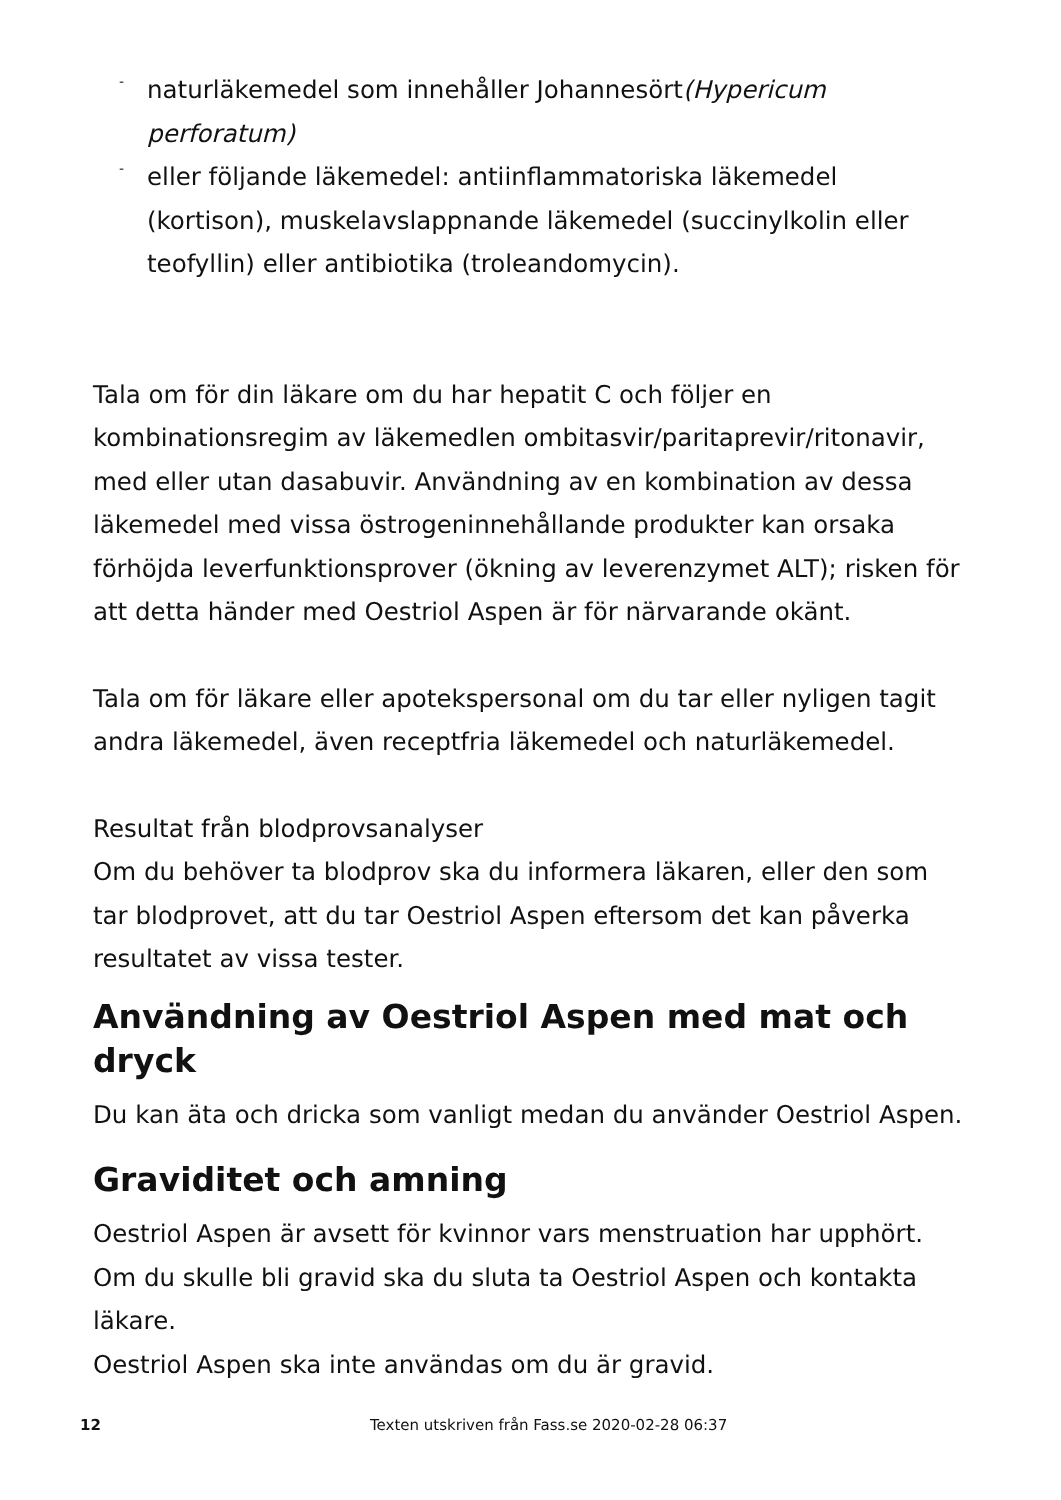- naturläkemedel som innehåller Johannesört(Hypericum perforatum)
- eller följande läkemedel: antiinflammatoriska läkemedel (kortison), muskelavslappnande läkemedel (succinylkolin eller teofyllin) eller antibiotika (troleandomycin).
Tala om för din läkare om du har hepatit C och följer en kombinationsregim av läkemedlen ombitasvir/paritaprevir/ritonavir, med eller utan dasabuvir. Användning av en kombination av dessa läkemedel med vissa östrogeninnehållande produkter kan orsaka förhöjda leverfunktionsprover (ökning av leverenzymet ALT); risken för att detta händer med Oestriol Aspen är för närvarande okänt.
Tala om för läkare eller apotekspersonal om du tar eller nyligen tagit andra läkemedel, även receptfria läkemedel och naturläkemedel.
Resultat från blodprovsanalyser
Om du behöver ta blodprov ska du informera läkaren, eller den som tar blodprovet, att du tar Oestriol Aspen eftersom det kan påverka resultatet av vissa tester.
Användning av Oestriol Aspen med mat och dryck
Du kan äta och dricka som vanligt medan du använder Oestriol Aspen.
Graviditet och amning
Oestriol Aspen är avsett för kvinnor vars menstruation har upphört. Om du skulle bli gravid ska du sluta ta Oestriol Aspen och kontakta läkare.
Oestriol Aspen ska inte användas om du är gravid.
12 Texten utskriven från Fass.se 2020-02-28 06:37